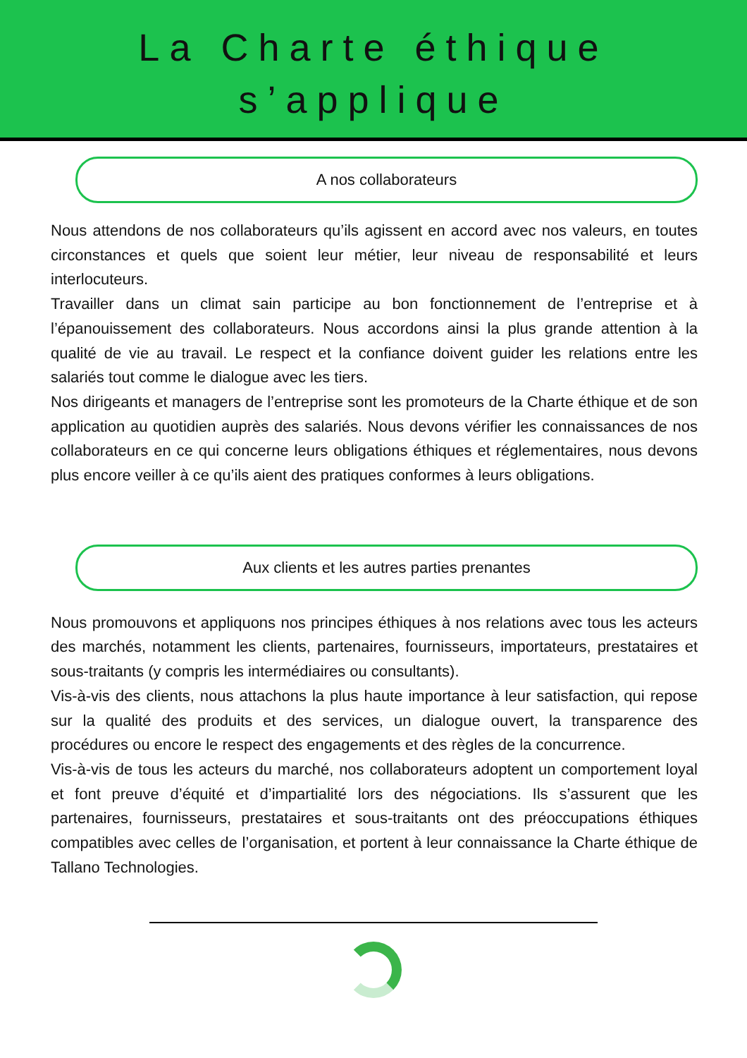La Charte éthique
s’applique
A nos collaborateurs
Nous attendons de nos collaborateurs qu’ils agissent en accord avec nos valeurs, en toutes circonstances et quels que soient leur métier, leur niveau de responsabilité et leurs interlocuteurs.
Travailler dans un climat sain participe au bon fonctionnement de l’entreprise et à l’épanouissement des collaborateurs. Nous accordons ainsi la plus grande attention à la qualité de vie au travail. Le respect et la confiance doivent guider les relations entre les salariés tout comme le dialogue avec les tiers.
Nos dirigeants et managers de l’entreprise sont les promoteurs de la Charte éthique et de son application au quotidien auprès des salariés. Nous devons vérifier les connaissances de nos collaborateurs en ce qui concerne leurs obligations éthiques et réglementaires, nous devons plus encore veiller à ce qu’ils aient des pratiques conformes à leurs obligations.
Aux clients et les autres parties prenantes
Nous promouvons et appliquons nos principes éthiques à nos relations avec tous les acteurs des marchés, notamment les clients, partenaires, fournisseurs, importateurs, prestataires et sous-traitants (y compris les intermédiaires ou consultants).
Vis-à-vis des clients, nous attachons la plus haute importance à leur satisfaction, qui repose sur la qualité des produits et des services, un dialogue ouvert, la transparence des procédures ou encore le respect des engagements et des règles de la concurrence.
Vis-à-vis de tous les acteurs du marché, nos collaborateurs adoptent un comportement loyal et font preuve d’équité et d’impartialité lors des négociations. Ils s’assurent que les partenaires, fournisseurs, prestataires et sous-traitants ont des préoccupations éthiques compatibles avec celles de l’organisation, et portent à leur connaissance la Charte éthique de Tallano Technologies.